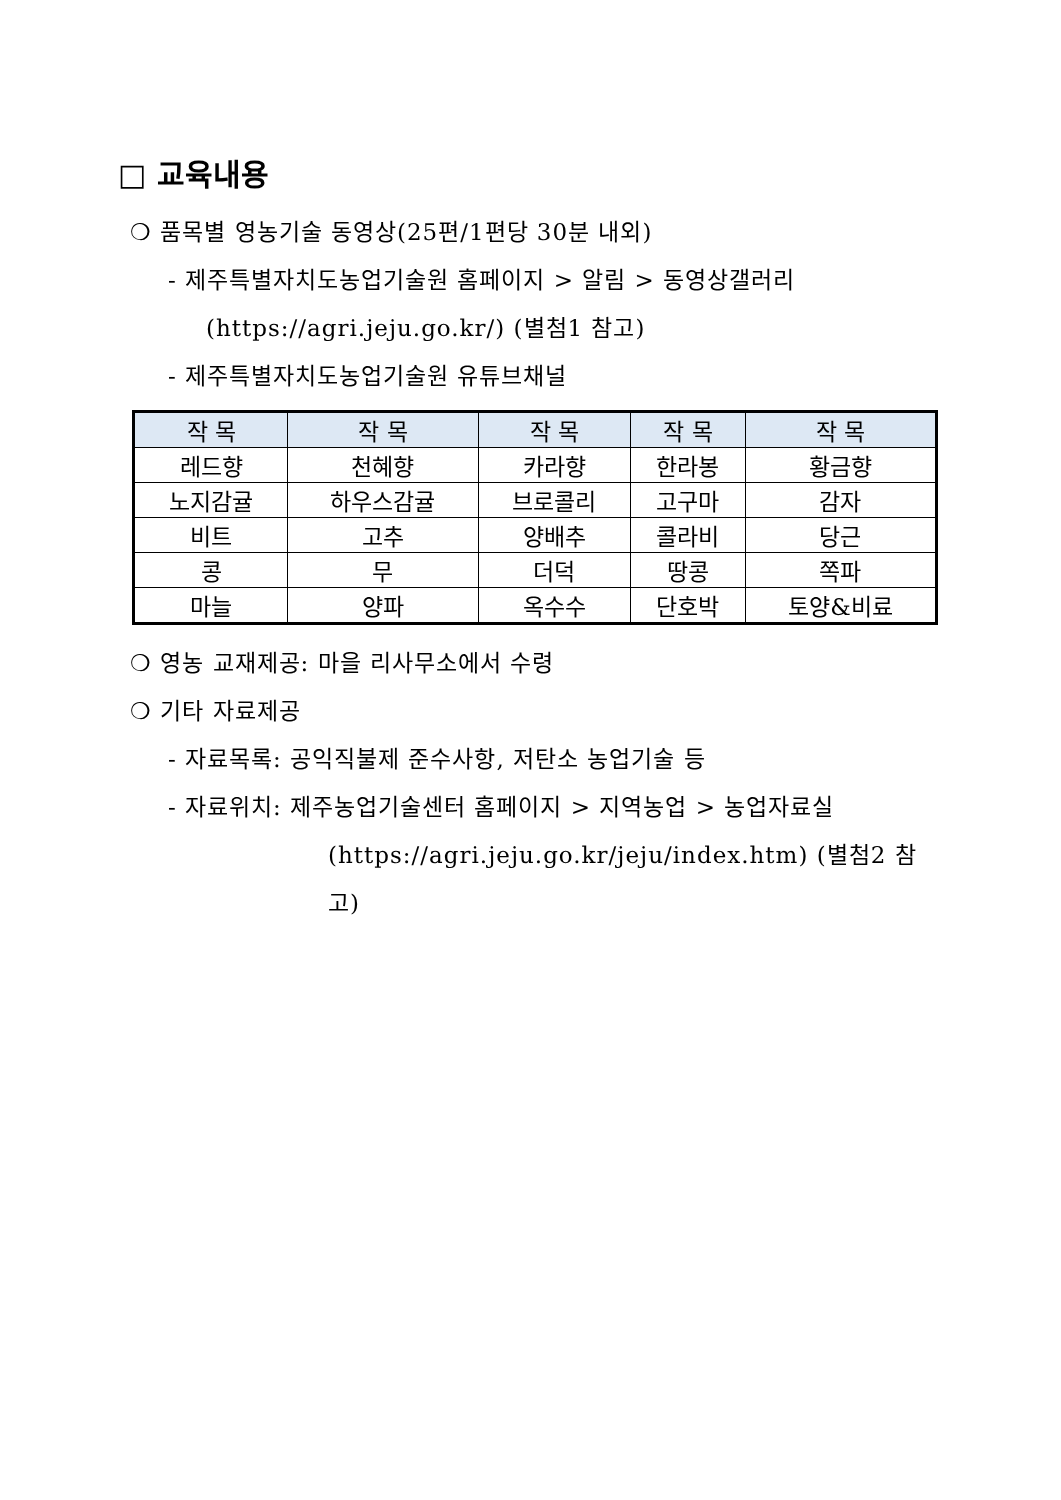□ 교육내용
❍ 품목별 영농기술 동영상(25편/1편당 30분 내외)
- 제주특별자치도농업기술원 홈페이지 > 알림 > 동영상갤러리
(https://agri.jeju.go.kr/) (별첨1 참고)
- 제주특별자치도농업기술원 유튜브채널
| 작 목 | 작 목 | 작 목 | 작 목 | 작 목 |
| --- | --- | --- | --- | --- |
| 레드향 | 천혜향 | 카라향 | 한라봉 | 황금향 |
| 노지감귤 | 하우스감귤 | 브로콜리 | 고구마 | 감자 |
| 비트 | 고추 | 양배추 | 콜라비 | 당근 |
| 콩 | 무 | 더덕 | 땅콩 | 쪽파 |
| 마늘 | 양파 | 옥수수 | 단호박 | 토양&비료 |
❍ 영농 교재제공: 마을 리사무소에서 수령
❍ 기타 자료제공
- 자료목록: 공익직불제 준수사항, 저탄소 농업기술 등
- 자료위치: 제주농업기술센터 홈페이지 > 지역농업 > 농업자료실
(https://agri.jeju.go.kr/jeju/index.htm) (별첨2 참고)